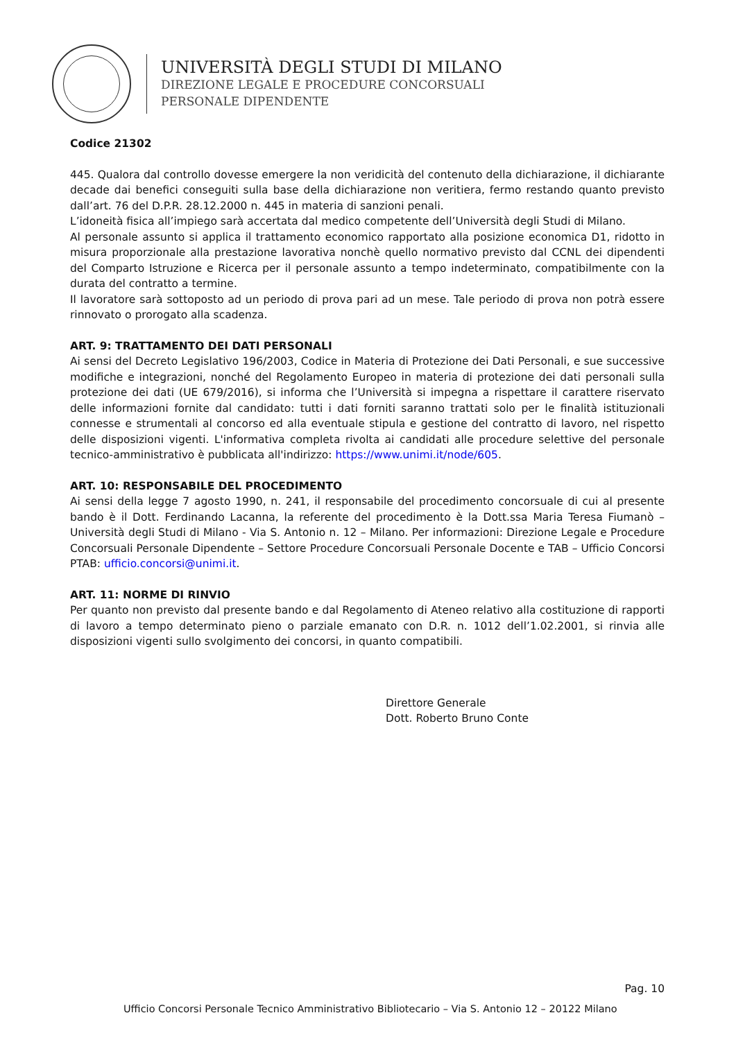UNIVERSITÀ DEGLI STUDI DI MILANO
DIREZIONE LEGALE E PROCEDURE CONCORSUALI
PERSONALE DIPENDENTE
Codice 21302
445. Qualora dal controllo dovesse emergere la non veridicità del contenuto della dichiarazione, il dichiarante decade dai benefici conseguiti sulla base della dichiarazione non veritiera, fermo restando quanto previsto dall’art. 76 del D.P.R. 28.12.2000 n. 445 in materia di sanzioni penali.
L’idoneità fisica all’impiego sarà accertata dal medico competente dell’Università degli Studi di Milano.
Al personale assunto si applica il trattamento economico rapportato alla posizione economica D1, ridotto in misura proporzionale alla prestazione lavorativa nonchè quello normativo previsto dal CCNL dei dipendenti del Comparto Istruzione e Ricerca per il personale assunto a tempo indeterminato, compatibilmente con la durata del contratto a termine.
Il lavoratore sarà sottoposto ad un periodo di prova pari ad un mese. Tale periodo di prova non potrà essere rinnovato o prorogato alla scadenza.
ART. 9: TRATTAMENTO DEI DATI PERSONALI
Ai sensi del Decreto Legislativo 196/2003, Codice in Materia di Protezione dei Dati Personali, e sue successive modifiche e integrazioni, nonché del Regolamento Europeo in materia di protezione dei dati personali sulla protezione dei dati (UE 679/2016), si informa che l’Università si impegna a rispettare il carattere riservato delle informazioni fornite dal candidato: tutti i dati forniti saranno trattati solo per le finalità istituzionali connesse e strumentali al concorso ed alla eventuale stipula e gestione del contratto di lavoro, nel rispetto delle disposizioni vigenti. L'informativa completa rivolta ai candidati alle procedure selettive del personale tecnico-amministrativo è pubblicata all'indirizzo: https://www.unimi.it/node/605.
ART. 10: RESPONSABILE DEL PROCEDIMENTO
Ai sensi della legge 7 agosto 1990, n. 241, il responsabile del procedimento concorsuale di cui al presente bando è il Dott. Ferdinando Lacanna, la referente del procedimento è la Dott.ssa Maria Teresa Fiumanò – Università degli Studi di Milano - Via S. Antonio n. 12 – Milano. Per informazioni: Direzione Legale e Procedure Concorsuali Personale Dipendente – Settore Procedure Concorsuali Personale Docente e TAB – Ufficio Concorsi PTAB: ufficio.concorsi@unimi.it.
ART. 11: NORME DI RINVIO
Per quanto non previsto dal presente bando e dal Regolamento di Ateneo relativo alla costituzione di rapporti di lavoro a tempo determinato pieno o parziale emanato con D.R. n. 1012 dell’1.02.2001, si rinvia alle disposizioni vigenti sullo svolgimento dei concorsi, in quanto compatibili.
Direttore Generale
Dott. Roberto Bruno Conte
Pag. 10
Ufficio Concorsi Personale Tecnico Amministrativo Bibliotecario – Via S. Antonio 12 – 20122 Milano